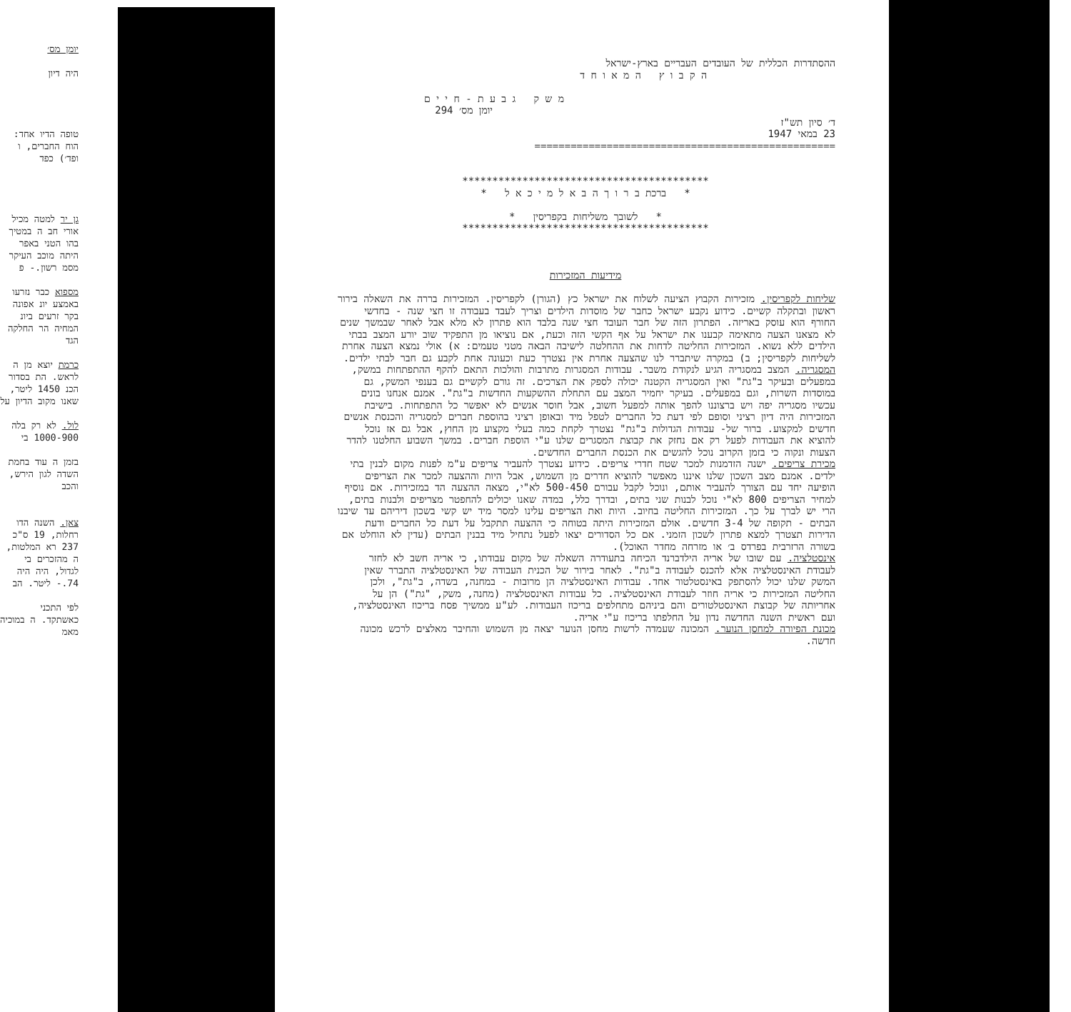יומן מס׳
היה דיון
טופה הדיו אחד: הוח החברים, ו ופד׳) כפד
גן יר למטה מכיל אורי חב ה במטיך בהו הטני באפר היתה מוכב העיקר מסמ רשון.- פ
מספוא כבר נזרעו באמצע יונ אפונה בקר זרעים ביונ המחיה הר החלקה הגד
כרמת יוצא מן ה לראש. הת בסדור הכנ 1450 ליטר, שאנו מקוב הדיון על
לול. לא רק בלה 1000-900 בי
בזמן ה עוד בחמת השדה לגון הירש, והכב
צאן. השנה הדו רחלות, 19 ס"כ 237 רא המלטות, ה מהזכרים בי לגדול, היה היה 74.- ליטר. הב
לפי התכני כאשתקד. ה במוכיה מאמ
ההסתדרות הכללית של העובדים העבריים בארץ-ישראל
ה ק ב ו ץ ה מ א ו ח ד
מ ש ק ג ב ע ת - ח י י ם
יומן מס׳ 294
ד׳ סיון תש"ז
23 במאי 1947
==================================================
*****************************************
* ברכת ב ר ו ך ה ב א ל מ י כ א ל *
* לשובך משליחות בקפריסין *
*****************************************
מידיעות המזכירות
שליחות לקפריסין. מזכירות הקבוץ הציעה לשלוח את ישראל כץ (הגורן) לקפריסין. המזכירות בררה את השאלה בירור ראשון ובתקלה קשיים. כידוע נקבע ישראל כחבר של מוסדות הילדים וצריך לעבד בעבודה זו חצי שנה - בחדשי החורף הוא עוסק באריזה. הפתרון הזה של חבר העובד חצי שנה בלבד הוא פתרון לא מלא אבל לאחר שבמשך שנים לא מצאנו הצעה מתאימה קבענו את ישראל על אף הקשי הזה וכעת, אם נוציאו מן התפקיד שוב יורע המצב בבתי הילדים ללא נשוא. המזכירות החליטה לדחות את ההחלטה לישיבה הבאה מטני טעמים: א) אולי נמצא הצעה אחרת לשליחות לקפריסין; ב) במקרה שיתברר לנו שהצעה אחרת אין נצטרך כעת וכעונה אחת לקבע גם חבר לבתי ילדים.
המסגריה. המצב במסגריה הגיע לנקודת משבר. עבודות המסגרות מתרבות והולכות התאם להקף ההתפתחות במשק, במפעלים ובעיקר ב"גת" ואין המסגריה הקטנה יכולה לספק את הצרכים. זה גורם לקשיים גם בענפי המשק, גם במוסדות השרות, וגם במפעלים. בעיקר יחמיר המצב עם התחלת ההשקעות החדשות ב"גת". אמנם אנחנו בונים עכשיו מסגריה יפה ויש ברצוננו להפך אותה למפעל חשוב, אבל חוסר אנשים לא יאפשר כל התפתחות. בישיבת המזכירות היה דיון רציני וסופם לפי דעת כל החברים לטפל מיד ובאופן רציני בהוספת חברים למסגריה והכנסת אנשים חדשים למקצוע. ברור של- עבודות הגדולות ב"גת" נצטרך לקחת כמה בעלי מקצוע מן החוץ, אבל גם אז נוכל להוציא את העבודות לפעל רק אם נחזק את קבוצת המסגרים שלנו ע"י הוספת חברים. במשך השבוע החלטנו להדר הצעות ונקוה כי בזמן הקרוב נוכל להגשים את הכנסת החברים החדשים.
מכירת צריפים. ישנה הזדמנות למכר שטח חדרי צריפים. כידוע נצטרך להעביר צריפים ע"מ לפנות מקום לבנין בתי ילדים. אמנם מצב השכון שלנו איננו מאפשר להוציא חדרים מן השמוש, אבל היות וההצעה למכר את הצריפים הופיעה יחד עם הצורך להעביר אותם, ונוכל לקבל עבורם 500-450 לא"י, מצאה ההצעה הד במזכירות. אם נוסיף למחיר הצריפים 800 לא"י נוכל לבנות שני בתים, ובדרך כלל, במדה שאנו יכולים להחפטר מצריפים ולבנות בתים, הרי יש לברך על כך. המזכירות החליטה בחיוב. היות ואת הצריפים עלינו למסר מיד יש קשי בשכון דיריהם עד שיבנו הבתים - תקופה של 3-4 חדשים. אולם המזכירות היתה בטוחה כי ההצעה תתקבל על דעת כל החברים ודעת הדירות תצטרך למצא פתרון לשכון הזמני. אם כל הסדורים יצאו לפעל נתחיל מיד בבנין הבתים (עדין לא הוחלט אם בשורה הרזרבית בפרדס ב׳ או מזרחה מחדר האוכל).
אינסטלציה. עם שובו של אריה הילדברנד הכיחה בתעודרה השאלה של מקום עבודתו, כי אריה חשב לא לחזר לעבודת האינסטלציה אלא להכנס לעבודה ב"גת". לאחר בירור של הכנית העבודה של האינסטלציה התברר שאין המשק שלנו יכול להסתפק באינסטלטור אחד. עבודות האינסטלציה הן מרובות - במחנה, בשדה, ב"גת", ולכן החליטה המזכירות כי אריה חוזר לעבודת האינסטלציה. כל עבודות האינסטלציה (מחנה, משק, "גת") הן על אחריותה של קבוצת האינסטלטורים והם ביניהם מתחלפים בריכוז העבודות. לע"ע ממשיך פסח בריכוז האינסטלציה, ועם ראשית השנה החדשה נדון על החלפתו בריכוז ע"י אריה.
מכונת הפיורה למחסן הנוער. המכונה שעמדה לרשות מחסן הנוער יצאה מן השמוש והחיבר מאלצים לרכש מכונה חדשה.